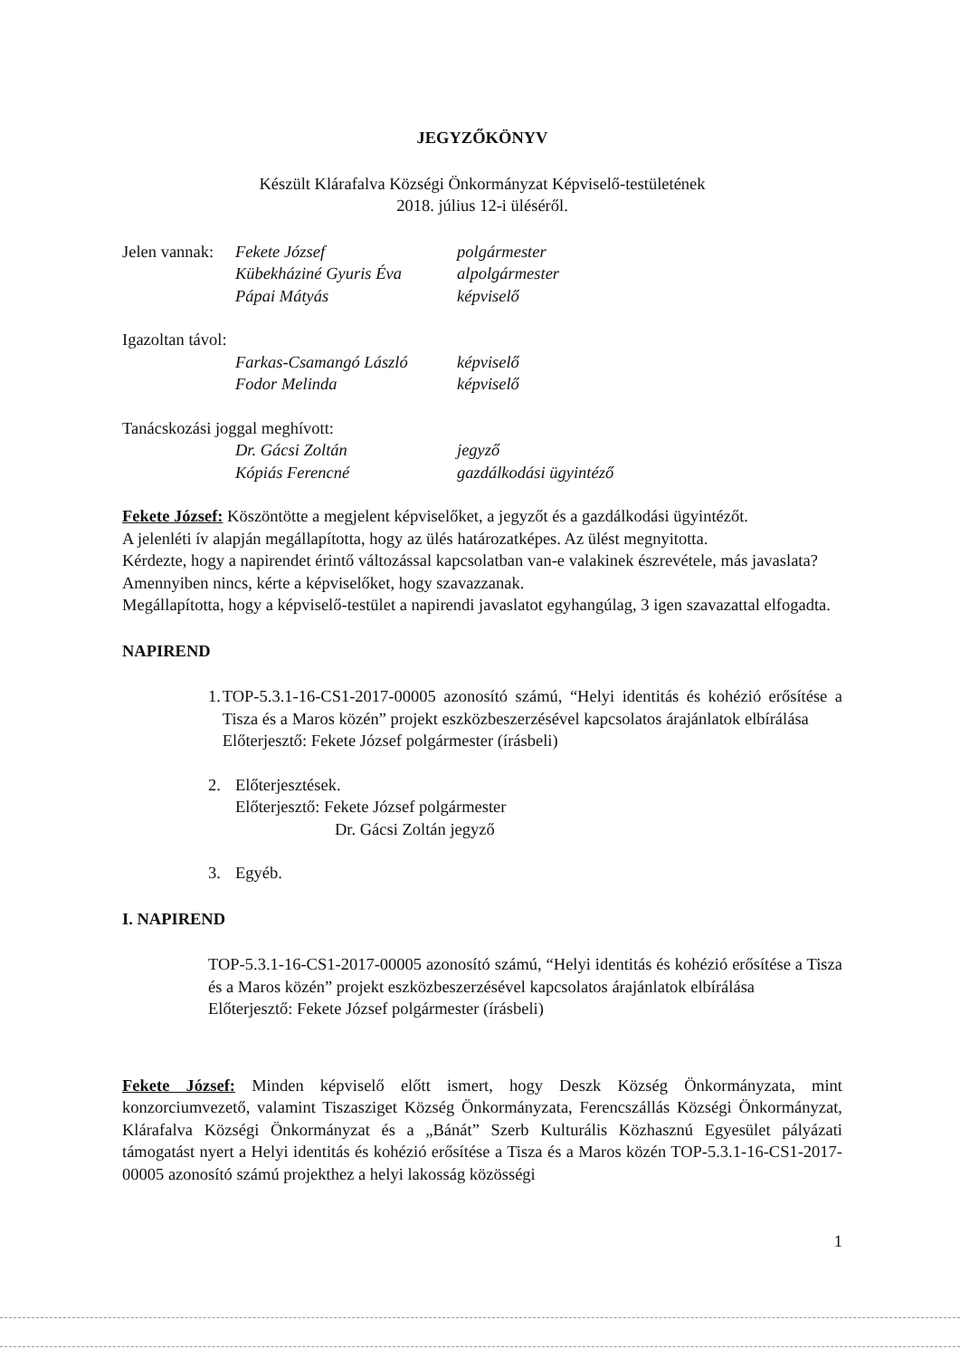JEGYZŐKÖNYV
Készült Klárafalva Községi Önkormányzat Képviselő-testületének
2018. július 12-i üléséről.
Jelen vannak: Fekete József polgármester
Kübekháziné Gyuris Éva alpolgármester
Pápai Mátyás képviselő
Igazoltan távol:
Farkas-Csamangó László képviselő
Fodor Melinda képviselő
Tanácskozási joggal meghívott:
Dr. Gácsi Zoltán jegyző
Kópiás Ferencné gazdálkodási ügyintéző
Fekete József: Köszöntötte a megjelent képviselőket, a jegyzőt és a gazdálkodási ügyintézőt.
A jelenléti ív alapján megállapította, hogy az ülés határozatképes. Az ülést megnyitotta.
Kérdezte, hogy a napirendet érintő változással kapcsolatban van-e valakinek észrevétele, más javaslata?
Amennyiben nincs, kérte a képviselőket, hogy szavazzanak.
Megállapította, hogy a képviselő-testület a napirendi javaslatot egyhangúlag, 3 igen szavazattal elfogadta.
NAPIREND
1. TOP-5.3.1-16-CS1-2017-00005 azonosító számú, “Helyi identitás és kohézió erősítése a Tisza és a Maros közén” projekt eszközbeszerzésével kapcsolatos árajánlatok elbírálása
Előterjesztő: Fekete József polgármester (írásbeli)
2. Előterjesztések.
Előterjesztő: Fekete József polgármester
Dr. Gácsi Zoltán jegyző
3. Egyéb.
I. NAPIREND
TOP-5.3.1-16-CS1-2017-00005 azonosító számú, “Helyi identitás és kohézió erősítése a Tisza és a Maros közén” projekt eszközbeszerzésével kapcsolatos árajánlatok elbírálása
Előterjesztő: Fekete József polgármester (írásbeli)
Fekete József: Minden képviselő előtt ismert, hogy Deszk Község Önkormányzata, mint konzorciumvezető, valamint Tiszasziget Község Önkormányzata, Ferencszállás Községi Önkormányzat, Klárafalva Községi Önkormányzat és a „Bánát” Szerb Kulturális Közhasznú Egyesület pályázati támogatást nyert a Helyi identitás és kohézió erősítése a Tisza és a Maros közén TOP-5.3.1-16-CS1-2017-00005 azonosító számú projekthez a helyi lakosság közösségi
1